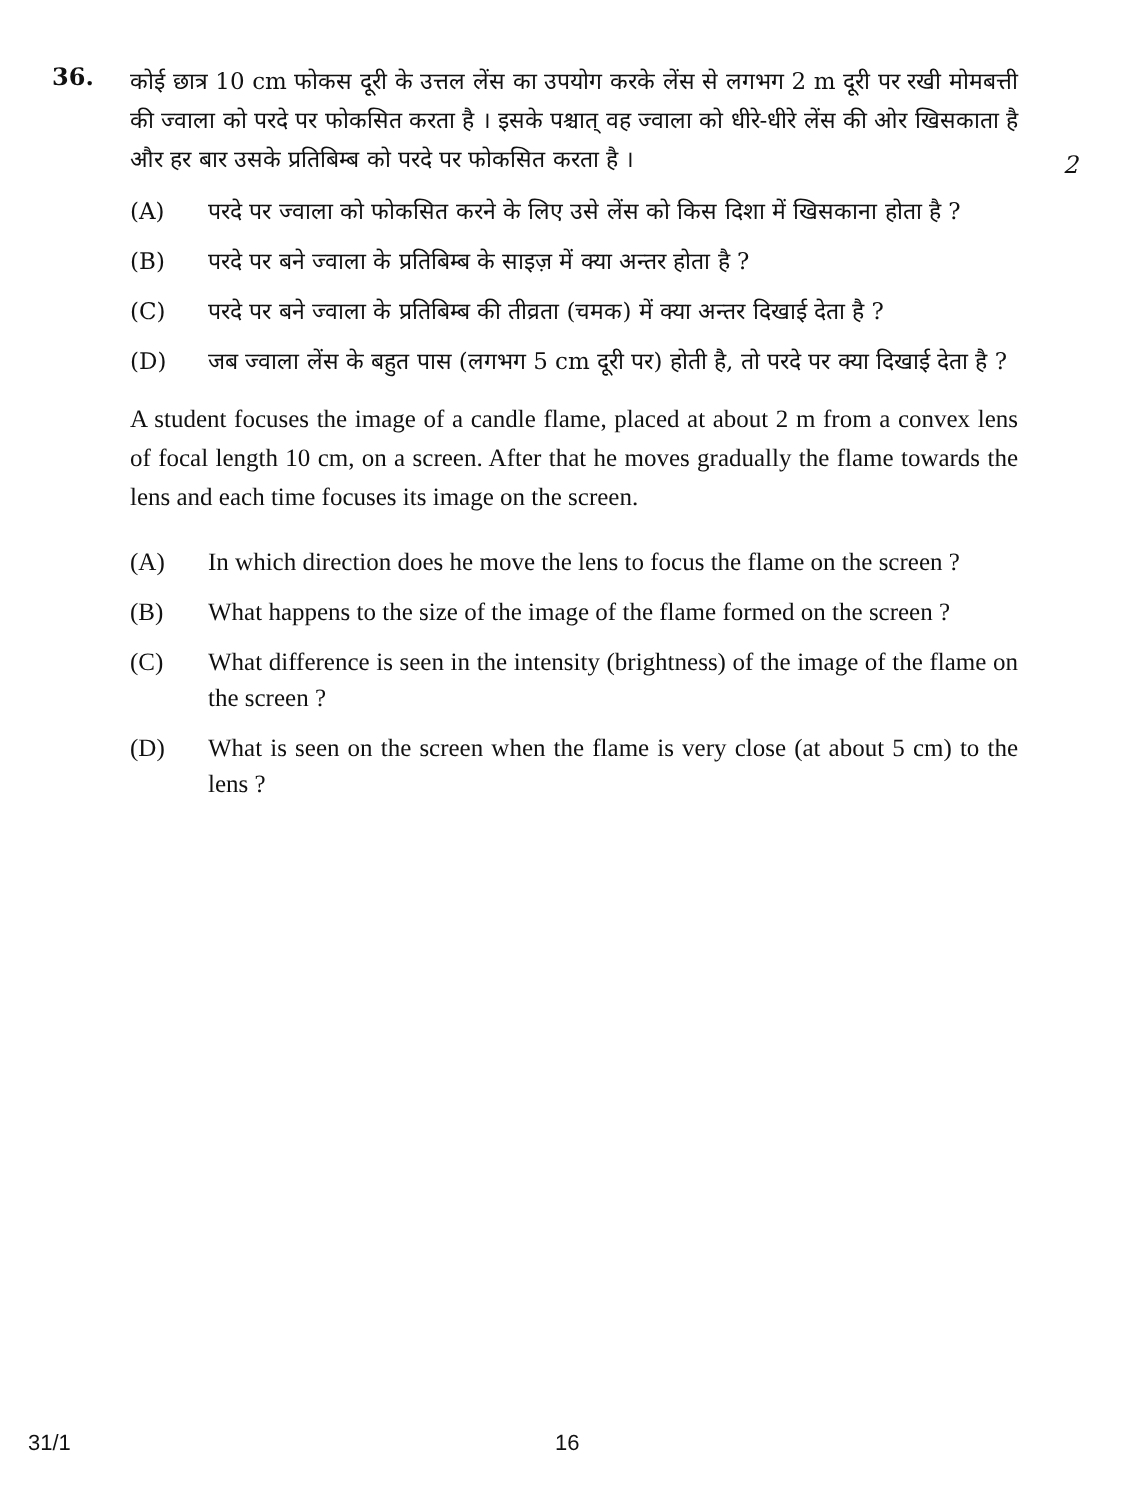36.
कोई छात्र 10 cm फोकस दूरी के उत्तल लेंस का उपयोग करके लेंस से लगभग 2 m दूरी पर रखी मोमबत्ती की ज्वाला को परदे पर फोकसित करता है । इसके पश्चात् वह ज्वाला को धीरे-धीरे लेंस की ओर खिसकाता है और हर बार उसके प्रतिबिम्ब को परदे पर फोकसित करता है ।
2
(A) परदे पर ज्वाला को फोकसित करने के लिए उसे लेंस को किस दिशा में खिसकाना होता है ?
(B) परदे पर बने ज्वाला के प्रतिबिम्ब के साइज़ में क्या अन्तर होता है ?
(C) परदे पर बने ज्वाला के प्रतिबिम्ब की तीव्रता (चमक) में क्या अन्तर दिखाई देता है ?
(D) जब ज्वाला लेंस के बहुत पास (लगभग 5 cm दूरी पर) होती है, तो परदे पर क्या दिखाई देता है ?
A student focuses the image of a candle flame, placed at about 2 m from a convex lens of focal length 10 cm, on a screen. After that he moves gradually the flame towards the lens and each time focuses its image on the screen.
(A) In which direction does he move the lens to focus the flame on the screen ?
(B) What happens to the size of the image of the flame formed on the screen ?
(C) What difference is seen in the intensity (brightness) of the image of the flame on the screen ?
(D) What is seen on the screen when the flame is very close (at about 5 cm) to the lens ?
31/1 16